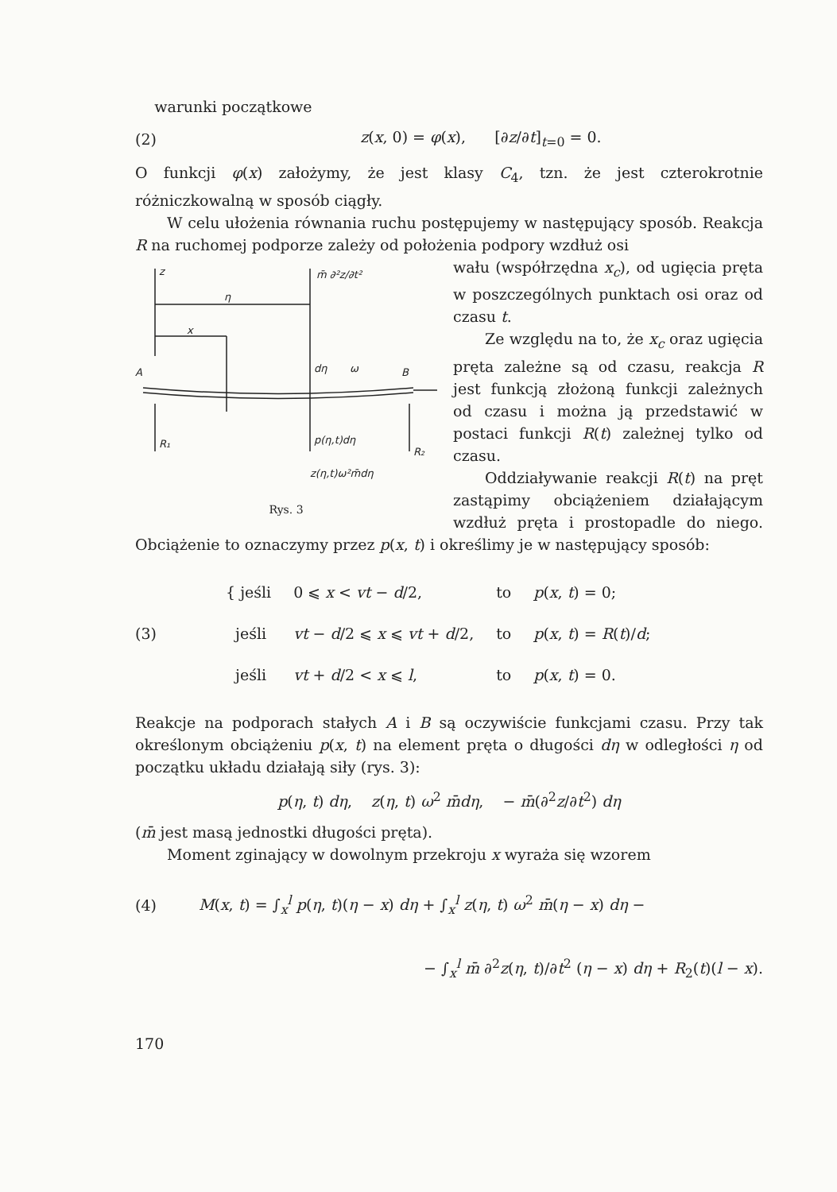warunki początkowe
(2) z(x, 0) = φ(x), [∂z/∂t]<sub>t=0</sub> = 0.
O funkcji φ(x) założymy, że jest klasy C<sub>4</sub>, tzn. że jest czterokrotnie różniczkowalną w sposób ciągły.
W celu ułożenia równania ruchu postępujemy w następujący sposób. Reakcja R na ruchomej podporze zależy od położenia podpory wzdłuż osi
z
m̄ ∂²z/∂t²
η
x
A
dη
ω
B
R₁
p(η,t)dη
R₂
z(η,t)ω²m̄dη
Rys. 3
wału (współrzędna x<sub>c</sub>), od ugięcia pręta w poszczególnych punktach osi oraz od czasu t.
Ze względu na to, że x<sub>c</sub> oraz ugięcia pręta zależne są od czasu, reakcja R jest funkcją złożoną funkcji zależnych od czasu i można ją przedstawić w postaci funkcji R(t) zależnej tylko od czasu.
Oddziaływanie reakcji R(t) na pręt zastąpimy obciążeniem działającym wzdłuż pręta i prostopadle do niego. Obciążenie to oznaczymy przez p(x, t) i określimy je w następujący sposób:
(3)
| { jeśli | 0 ⩽ x < vt − d /2, | to | p ( x , t ) = 0; |
| jeśli | vt − d /2 ⩽ x ⩽ vt + d /2, | to | p ( x , t ) = R ( t )/ d ; |
| jeśli | vt + d /2 < x ⩽ l , | to | p ( x , t ) = 0. |
Reakcje na podporach stałych A i B są oczywiście funkcjami czasu. Przy tak określonym obciążeniu p(x, t) na element pręta o długości dη w odległości η od początku układu działają siły (rys. 3):
p(η, t) dη, z(η, t) ω<sup>2</sup> m̄dη, − m̄(∂<sup>2</sup>z/∂t<sup>2</sup>) dη
(m̄ jest masą jednostki długości pręta).
Moment zginający w dowolnym przekroju x wyraża się wzorem
(4) M(x, t) = ∫<sub>x</sub><sup>l</sup> p(η, t)(η − x) dη + ∫<sub>x</sub><sup>l</sup> z(η, t) ω<sup>2</sup> m̄(η − x) dη −
− ∫<sub>x</sub><sup>l</sup> m̄ ∂<sup>2</sup>z(η, t)/∂t<sup>2</sup> (η − x) dη + R<sub>2</sub>(t)(l − x).
170